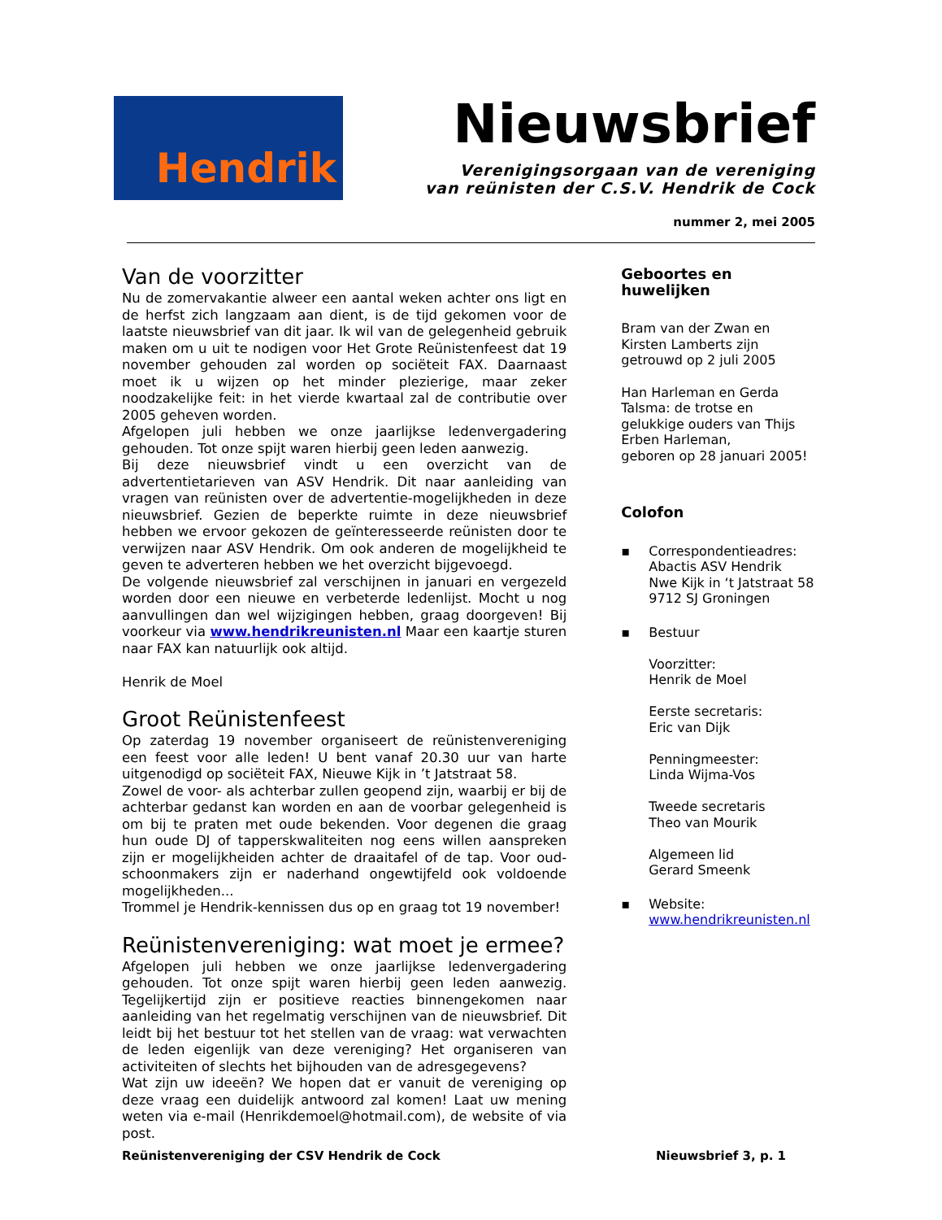Hendrik
Nieuwsbrief
Verenigingsorgaan van de vereniging
van reünisten der C.S.V. Hendrik de Cock
nummer 2, mei 2005
Van de voorzitter
Nu de zomervakantie alweer een aantal weken achter ons ligt en de herfst zich langzaam aan dient, is de tijd gekomen voor de laatste nieuwsbrief van dit jaar. Ik wil van de gelegenheid gebruik maken om u uit te nodigen voor Het Grote Reünistenfeest dat 19 november gehouden zal worden op sociëteit FAX. Daarnaast moet ik u wijzen op het minder plezierige, maar zeker noodzakelijke feit: in het vierde kwartaal zal de contributie over 2005 geheven worden.
Afgelopen juli hebben we onze jaarlijkse ledenvergadering gehouden. Tot onze spijt waren hierbij geen leden aanwezig.
Bij deze nieuwsbrief vindt u een overzicht van de advertentietarieven van ASV Hendrik. Dit naar aanleiding van vragen van reünisten over de advertentie-mogelijkheden in deze nieuwsbrief. Gezien de beperkte ruimte in deze nieuwsbrief hebben we ervoor gekozen de geïnteresseerde reünisten door te verwijzen naar ASV Hendrik. Om ook anderen de mogelijkheid te geven te adverteren hebben we het overzicht bijgevoegd.
De volgende nieuwsbrief zal verschijnen in januari en vergezeld worden door een nieuwe en verbeterde ledenlijst. Mocht u nog aanvullingen dan wel wijzigingen hebben, graag doorgeven! Bij voorkeur via www.hendrikreunisten.nl Maar een kaartje sturen naar FAX kan natuurlijk ook altijd.
Henrik de Moel
Groot Reünistenfeest
Op zaterdag 19 november organiseert de reünistenvereniging een feest voor alle leden! U bent vanaf 20.30 uur van harte uitgenodigd op sociëteit FAX, Nieuwe Kijk in ’t Jatstraat 58.
Zowel de voor- als achterbar zullen geopend zijn, waarbij er bij de achterbar gedanst kan worden en aan de voorbar gelegenheid is om bij te praten met oude bekenden. Voor degenen die graag hun oude DJ of tapperskwaliteiten nog eens willen aanspreken zijn er mogelijkheiden achter de draaitafel of de tap. Voor oud-schoonmakers zijn er naderhand ongewtijfeld ook voldoende mogelijkheden...
Trommel je Hendrik-kennissen dus op en graag tot 19 november!
Reünistenvereniging: wat moet je ermee?
Afgelopen juli hebben we onze jaarlijkse ledenvergadering gehouden. Tot onze spijt waren hierbij geen leden aanwezig. Tegelijkertijd zijn er positieve reacties binnengekomen naar aanleiding van het regelmatig verschijnen van de nieuwsbrief. Dit leidt bij het bestuur tot het stellen van de vraag: wat verwachten de leden eigenlijk van deze vereniging? Het organiseren van activiteiten of slechts het bijhouden van de adresgegevens?
Wat zijn uw ideeën? We hopen dat er vanuit de vereniging op deze vraag een duidelijk antwoord zal komen! Laat uw mening weten via e-mail (Henrikdemoel@hotmail.com), de website of via post.
Geboortes en huwelijken
Bram van der Zwan en Kirsten Lamberts zijn getrouwd op 2 juli 2005
Han Harleman en Gerda Talsma: de trotse en gelukkige ouders van Thijs Erben Harleman,
geboren op 28 januari 2005!
Colofon
▪ Correspondentieadres:
Abactis ASV Hendrik
Nwe Kijk in ‘t Jatstraat 58
9712 SJ Groningen
▪ Bestuur
Voorzitter:
Henrik de Moel
Eerste secretaris:
Eric van Dijk
Penningmeester:
Linda Wijma-Vos
Tweede secretaris
Theo van Mourik
Algemeen lid
Gerard Smeenk
▪ Website:
www.hendrikreunisten.nl
Reünistenvereniging der CSV Hendrik de Cock Nieuwsbrief 3, p. 1